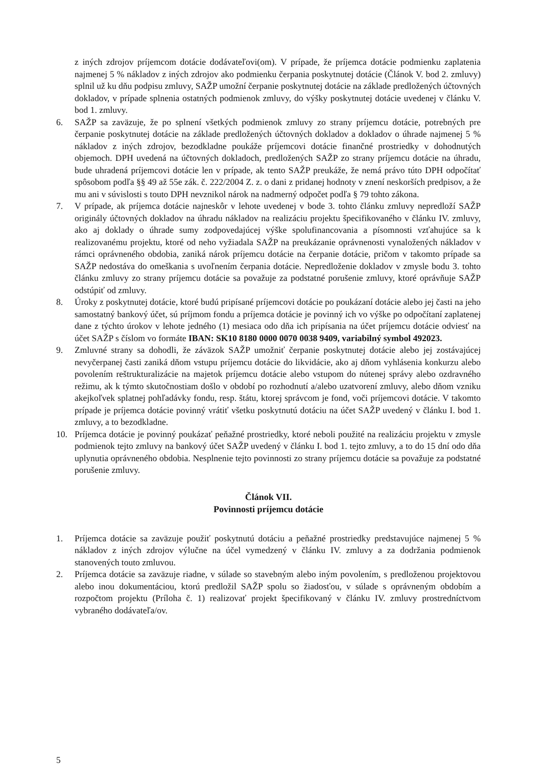z iných zdrojov príjemcom dotácie dodávateľovi(om). V prípade, že príjemca dotácie podmienku zaplatenia najmenej 5 % nákladov z iných zdrojov ako podmienku čerpania poskytnutej dotácie (Článok V. bod 2. zmluvy) splnil už ku dňu podpisu zmluvy, SAŽP umožní čerpanie poskytnutej dotácie na základe predložených účtovných dokladov, v prípade splnenia ostatných podmienok zmluvy, do výšky poskytnutej dotácie uvedenej v článku V. bod 1. zmluvy.
6. SAŽP sa zaväzuje, že po splnení všetkých podmienok zmluvy zo strany príjemcu dotácie, potrebných pre čerpanie poskytnutej dotácie na základe predložených účtovných dokladov a dokladov o úhrade najmenej 5 % nákladov z iných zdrojov, bezodkladne poukáže príjemcovi dotácie finančné prostriedky v dohodnutých objemoch. DPH uvedená na účtovných dokladoch, predložených SAŽP zo strany príjemcu dotácie na úhradu, bude uhradená príjemcovi dotácie len v prípade, ak tento SAŽP preukáže, že nemá právo túto DPH odpočítať spôsobom podľa §§ 49 až 55e zák. č. 222/2004 Z. z. o dani z pridanej hodnoty v znení neskorších predpisov, a že mu ani v súvislosti s touto DPH nevznikol nárok na nadmerný odpočet podľa § 79 tohto zákona.
7. V prípade, ak príjemca dotácie najneskôr v lehote uvedenej v bode 3. tohto článku zmluvy nepredloží SAŽP originály účtovných dokladov na úhradu nákladov na realizáciu projektu špecifikovaného v článku IV. zmluvy, ako aj doklady o úhrade sumy zodpovedajúcej výške spolufinancovania a písomnosti vzťahujúce sa k realizovanému projektu, ktoré od neho vyžiadala SAŽP na preukázanie oprávnenosti vynaložených nákladov v rámci oprávneného obdobia, zaniká nárok príjemcu dotácie na čerpanie dotácie, pričom v takomto prípade sa SAŽP nedostáva do omeškania s uvoľnením čerpania dotácie. Nepredloženie dokladov v zmysle bodu 3. tohto článku zmluvy zo strany príjemcu dotácie sa považuje za podstatné porušenie zmluvy, ktoré oprávňuje SAŽP odstúpiť od zmluvy.
8. Úroky z poskytnutej dotácie, ktoré budú pripísané príjemcovi dotácie po poukázaní dotácie alebo jej časti na jeho samostatný bankový účet, sú príjmom fondu a príjemca dotácie je povinný ich vo výške po odpočítaní zaplatenej dane z týchto úrokov v lehote jedného (1) mesiaca odo dňa ich pripísania na účet príjemcu dotácie odviesť na účet SAŽP s číslom vo formáte IBAN: SK10 8180 0000 0070 0038 9409, variabilný symbol 492023.
9. Zmluvné strany sa dohodli, že záväzok SAŽP umožniť čerpanie poskytnutej dotácie alebo jej zostávajúcej nevyčerpanej časti zaniká dňom vstupu príjemcu dotácie do likvidácie, ako aj dňom vyhlásenia konkurzu alebo povolením reštrukturalizácie na majetok príjemcu dotácie alebo vstupom do nútenej správy alebo ozdravného režimu, ak k týmto skutočnostiam došlo v období po rozhodnutí a/alebo uzatvorení zmluvy, alebo dňom vzniku akejkoľvek splatnej pohľadávky fondu, resp. štátu, ktorej správcom je fond, voči príjemcovi dotácie. V takomto prípade je príjemca dotácie povinný vrátiť všetku poskytnutú dotáciu na účet SAŽP uvedený v článku I. bod 1. zmluvy, a to bezodkladne.
10. Príjemca dotácie je povinný poukázať peňažné prostriedky, ktoré neboli použité na realizáciu projektu v zmysle podmienok tejto zmluvy na bankový účet SAŽP uvedený v článku I. bod 1. tejto zmluvy, a to do 15 dní odo dňa uplynutia oprávneného obdobia. Nesplnenie tejto povinnosti zo strany príjemcu dotácie sa považuje za podstatné porušenie zmluvy.
Článok VII.
Povinnosti príjemcu dotácie
1. Príjemca dotácie sa zaväzuje použiť poskytnutú dotáciu a peňažné prostriedky predstavujúce najmenej 5 % nákladov z iných zdrojov výlučne na účel vymedzený v článku IV. zmluvy a za dodržania podmienok stanovených touto zmluvou.
2. Príjemca dotácie sa zaväzuje riadne, v súlade so stavebným alebo iným povolením, s predloženou projektovou alebo inou dokumentáciou, ktorú predložil SAŽP spolu so žiadosťou, v súlade s oprávneným obdobím a rozpočtom projektu (Príloha č. 1) realizovať projekt špecifikovaný v článku IV. zmluvy prostredníctvom vybraného dodávateľa/ov.
5